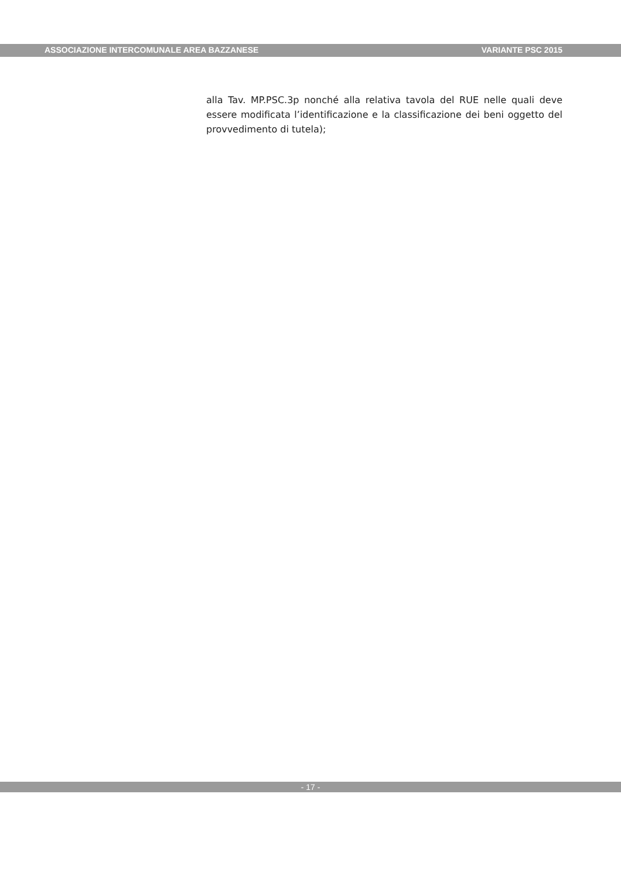ASSOCIAZIONE INTERCOMUNALE AREA BAZZANESE VARIANTE PSC 2015
alla Tav. MP.PSC.3p nonché alla relativa tavola del RUE nelle quali deve essere modificata l’identificazione e la classificazione dei beni oggetto del provvedimento di tutela);
- 17 -